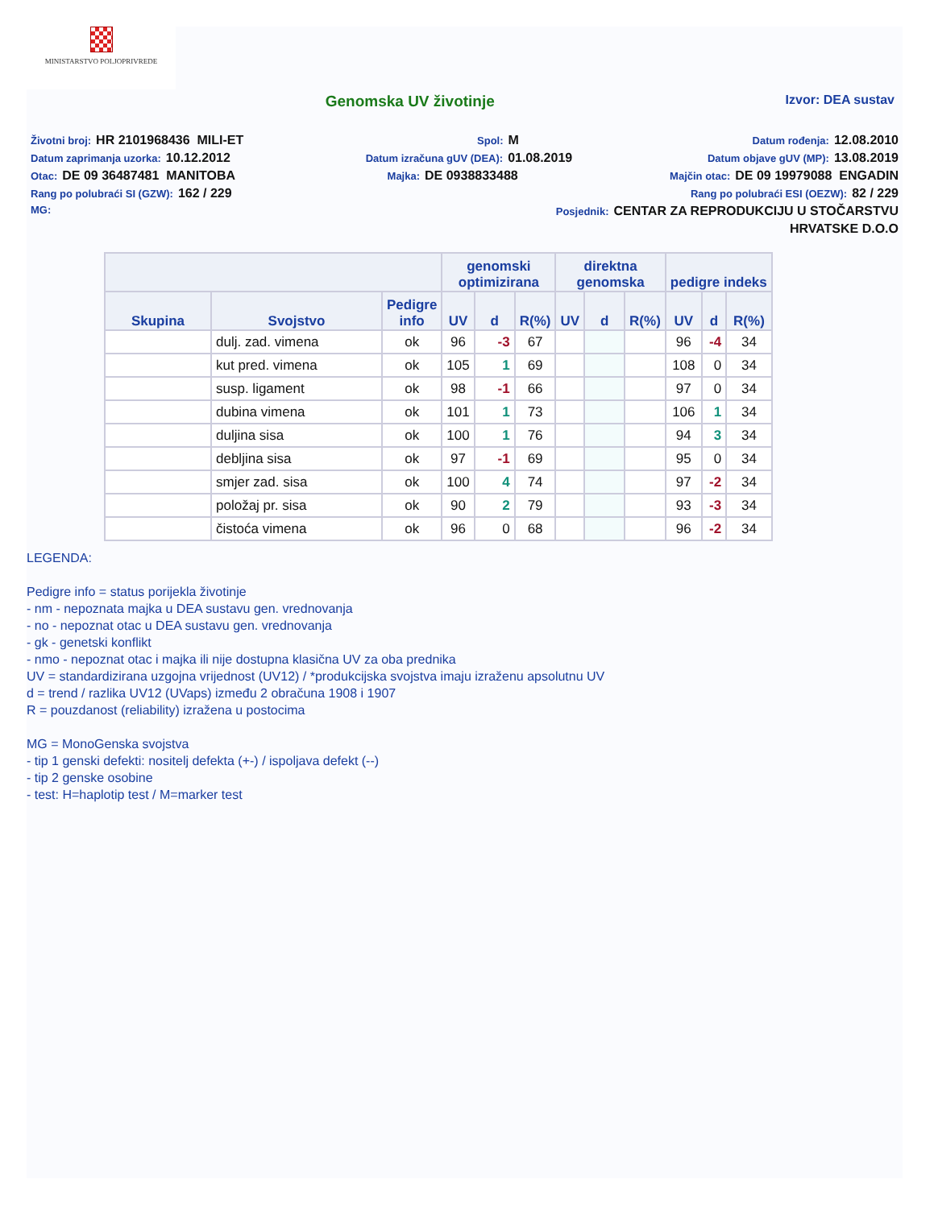MINISTARSTVO POLJOPRIVREDE
Genomska UV životinje
Izvor: DEA sustav
Životni broj: HR 2101968436 MILI-ET Spol: M Datum rođenja: 12.08.2010
Datum zaprimanja uzorka: 10.12.2012 Datum izračuna gUV (DEA): 01.08.2019 Datum objave gUV (MP): 13.08.2019
Otac: DE 09 36487481 MANITOBA Majka: DE 0938833488 Majčin otac: DE 09 19979088 ENGADIN
Rang po polubraći SI (GZW): 162 / 229 Rang po polubraći ESI (OEZW): 82 / 229
MG: Posjednik: CENTAR ZA REPRODUKCIJU U STOČARSTVU
HRVATSKE D.O.O
| | | | genomski optimizirana | | | direktna genomska | | | pedigre indeks | | |
| --- | --- | --- | --- | --- | --- | --- | --- | --- | --- | --- | --- |
| Skupina | Svojstvo | Pedigre info | UV | d | R(%) | UV | d | R(%) | UV | d | R(%) |
| | dulj. zad. vimena | ok | 96 | -3 | 67 | | | | 96 | -4 | 34 |
| | kut pred. vimena | ok | 105 | 1 | 69 | | | | 108 | 0 | 34 |
| | susp. ligament | ok | 98 | -1 | 66 | | | | 97 | 0 | 34 |
| | dubina vimena | ok | 101 | 1 | 73 | | | | 106 | 1 | 34 |
| | duljina sisa | ok | 100 | 1 | 76 | | | | 94 | 3 | 34 |
| | debljina sisa | ok | 97 | -1 | 69 | | | | 95 | 0 | 34 |
| | smjer zad. sisa | ok | 100 | 4 | 74 | | | | 97 | -2 | 34 |
| | položaj pr. sisa | ok | 90 | 2 | 79 | | | | 93 | -3 | 34 |
| | čistoća vimena | ok | 96 | 0 | 68 | | | | 96 | -2 | 34 |
LEGENDA:
Pedigre info = status porijekla životinje
- nm - nepoznata majka u DEA sustavu gen. vrednovanja
- no - nepoznat otac u DEA sustavu gen. vrednovanja
- gk - genetski konflikt
- nmo - nepoznat otac i majka ili nije dostupna klasična UV za oba prednika
UV = standardizirana uzgojna vrijednost (UV12) / *produkcijska svojstva imaju izraženu apsolutnu UV
d = trend / razlika UV12 (UVaps) između 2 obračuna 1908 i 1907
R = pouzdanost (reliability) izražena u postocima
MG = MonoGenska svojstva
- tip 1 genski defekti: nositelj defekta (+-) / ispoljava defekt (--)
- tip 2 genske osobine
- test: H=haplotip test / M=marker test